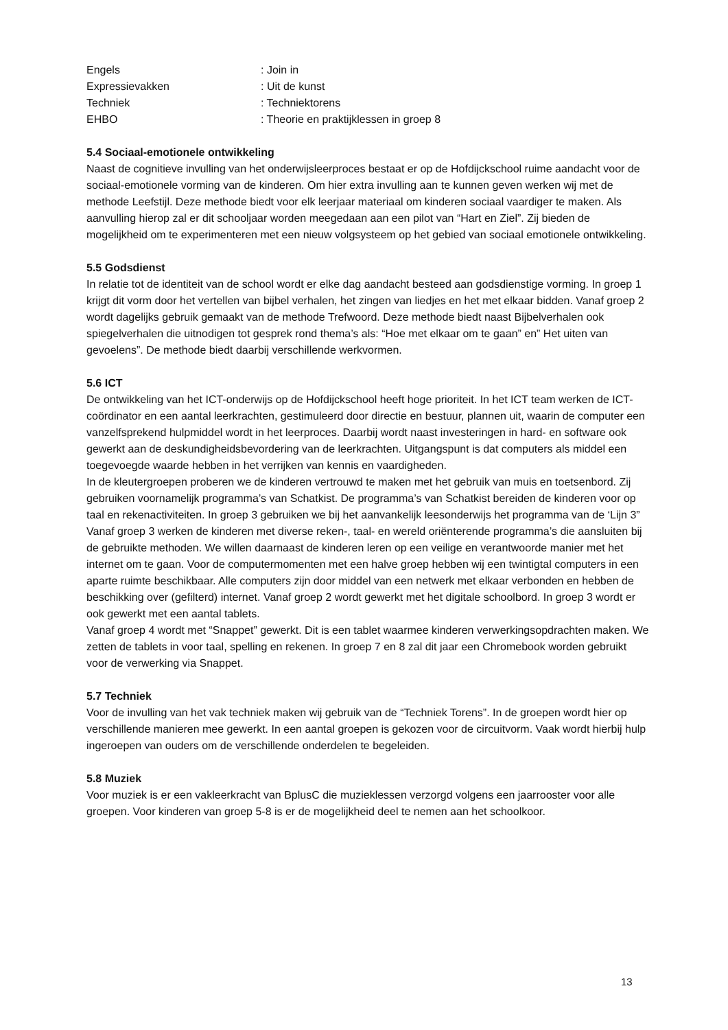Engels : Join in
Expressievakken : Uit de kunst
Techniek : Techniektorens
EHBO : Theorie en praktijklessen in groep 8
5.4 Sociaal-emotionele ontwikkeling
Naast de cognitieve invulling van het onderwijsleerproces bestaat er op de Hofdijckschool ruime aandacht voor de sociaal-emotionele vorming van de kinderen. Om hier extra invulling aan te kunnen geven werken wij met de methode Leefstijl. Deze methode biedt voor elk leerjaar materiaal om kinderen sociaal vaardiger te maken. Als aanvulling hierop zal er dit schooljaar worden meegedaan aan een pilot van “Hart en Ziel”. Zij bieden de mogelijkheid om te experimenteren met een nieuw volgsysteem op het gebied van sociaal emotionele ontwikkeling.
5.5 Godsdienst
In relatie tot de identiteit van de school wordt er elke dag aandacht besteed aan godsdienstige vorming. In groep 1 krijgt dit vorm door het vertellen van bijbel verhalen, het zingen van liedjes en het met elkaar bidden. Vanaf groep 2 wordt dagelijks gebruik gemaakt van de methode Trefwoord. Deze methode biedt naast Bijbelverhalen ook spiegelverhalen die uitnodigen tot gesprek rond thema’s als: “Hoe met elkaar om te gaan” en” Het uiten van gevoelens”. De methode biedt daarbij verschillende werkvormen.
5.6 ICT
De ontwikkeling van het ICT-onderwijs op de Hofdijckschool heeft hoge prioriteit. In het ICT team werken de ICT-coördinator en een aantal leerkrachten, gestimuleerd door directie en bestuur, plannen uit, waarin de computer een vanzelfsprekend hulpmiddel wordt in het leerproces. Daarbij wordt naast investeringen in hard- en software ook gewerkt aan de deskundigheidsbevordering van de leerkrachten. Uitgangspunt is dat computers als middel een toegevoegde waarde hebben in het verrijken van kennis en vaardigheden.
In de kleutergroepen proberen we de kinderen vertrouwd te maken met het gebruik van muis en toetsenbord. Zij gebruiken voornamelijk programma’s van Schatkist. De programma’s van Schatkist bereiden de kinderen voor op taal en rekenactiviteiten. In groep 3 gebruiken we bij het aanvankelijk leesonderwijs het programma van de ‘Lijn 3” Vanaf groep 3 werken de kinderen met diverse reken-, taal- en wereld oriënterende programma’s die aansluiten bij de gebruikte methoden. We willen daarnaast de kinderen leren op een veilige en verantwoorde manier met het internet om te gaan. Voor de computermomenten met een halve groep hebben wij een twintigtal computers in een aparte ruimte beschikbaar. Alle computers zijn door middel van een netwerk met elkaar verbonden en hebben de beschikking over (gefilterd) internet. Vanaf groep 2 wordt gewerkt met het digitale schoolbord. In groep 3 wordt er ook gewerkt met een aantal tablets.
Vanaf groep 4 wordt met “Snappet” gewerkt. Dit is een tablet waarmee kinderen verwerkingsopdrachten maken. We zetten de tablets in voor taal, spelling en rekenen. In groep 7 en 8 zal dit jaar een Chromebook worden gebruikt voor de verwerking via Snappet.
5.7 Techniek
Voor de invulling van het vak techniek maken wij gebruik van de “Techniek Torens”. In de groepen wordt hier op verschillende manieren mee gewerkt. In een aantal groepen is gekozen voor de circuitvorm. Vaak wordt hierbij hulp ingeroepen van ouders om de verschillende onderdelen te begeleiden.
5.8 Muziek
Voor muziek is er een vakleerkracht van BplusC die muzieklessen verzorgd volgens een jaarrooster voor alle groepen. Voor kinderen van groep 5-8 is er de mogelijkheid deel te nemen aan het schoolkoor.
13